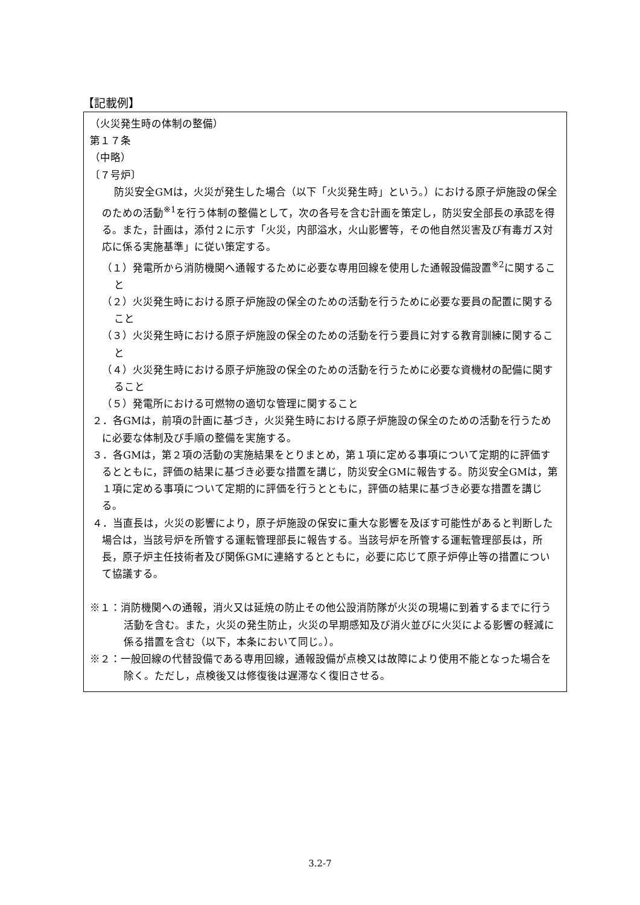【記載例】
（火災発生時の体制の整備）
第１７条
（中略）
〔７号炉〕
防災安全GMは，火災が発生した場合（以下「火災発生時」という。）における原子炉施設の保全のための活動<sup>※1</sup>を行う体制の整備として，次の各号を含む計画を策定し，防災安全部長の承認を得る。また，計画は，添付２に示す「火災，内部溢水，火山影響等，その他自然災害及び有毒ガス対応に係る実施基準」に従い策定する。
（１）発電所から消防機関へ通報するために必要な専用回線を使用した通報設備設置<sup>※2</sup>に関すること
（２）火災発生時における原子炉施設の保全のための活動を行うために必要な要員の配置に関すること
（３）火災発生時における原子炉施設の保全のための活動を行う要員に対する教育訓練に関すること
（４）火災発生時における原子炉施設の保全のための活動を行うために必要な資機材の配備に関すること
（５）発電所における可燃物の適切な管理に関すること
２．各GMは，前項の計画に基づき，火災発生時における原子炉施設の保全のための活動を行うために必要な体制及び手順の整備を実施する。
３．各GMは，第２項の活動の実施結果をとりまとめ，第１項に定める事項について定期的に評価するとともに，評価の結果に基づき必要な措置を講じ，防災安全GMに報告する。防災安全GMは，第１項に定める事項について定期的に評価を行うとともに，評価の結果に基づき必要な措置を講じる。
４．当直長は，火災の影響により，原子炉施設の保安に重大な影響を及ぼす可能性があると判断した場合は，当該号炉を所管する運転管理部長に報告する。当該号炉を所管する運転管理部長は，所長，原子炉主任技術者及び関係GMに連絡するとともに，必要に応じて原子炉停止等の措置について協議する。
※１：消防機関への通報，消火又は延焼の防止その他公設消防隊が火災の現場に到着するまでに行う活動を含む。また，火災の発生防止，火災の早期感知及び消火並びに火災による影響の軽減に係る措置を含む（以下，本条において同じ。）。
※２：一般回線の代替設備である専用回線，通報設備が点検又は故障により使用不能となった場合を除く。ただし，点検後又は修復後は遅滞なく復旧させる。
3.2-7